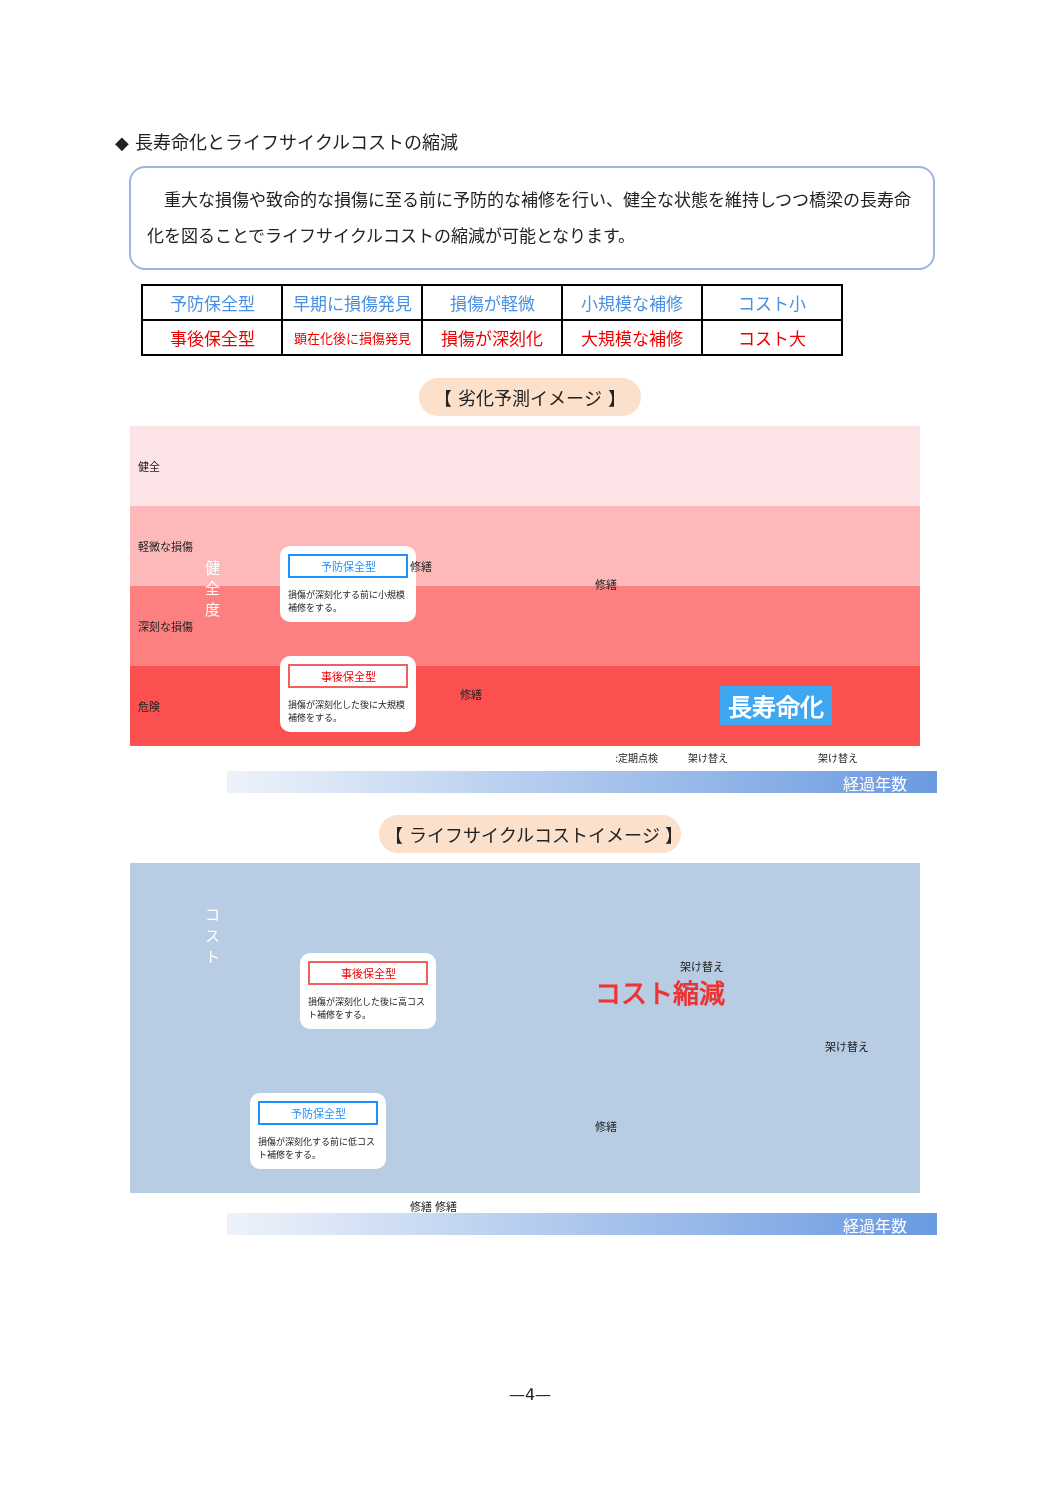◆ 長寿命化とライフサイクルコストの縮減
　重大な損傷や致命的な損傷に至る前に予防的な補修を行い、健全な状態を維持しつつ橋梁の長寿命化を図ることでライフサイクルコストの縮減が可能となります。
| 予防保全型 | 早期に損傷発見 | 損傷が軽微 | 小規模な補修 | コスト小 |
| 事後保全型 | 顕在化後に損傷発見 | 損傷が深刻化 | 大規模な補修 | コスト大 |
【 劣化予測イメージ 】
健全
軽微な損傷
深刻な損傷
危険
健 全 度
予防保全型
損傷が深刻化する前に小規模補修をする。
事後保全型
損傷が深刻化した後に大規模補修をする。
修繕
修繕
修繕 長寿命化
:定期点検　　　架け替え　　　　　　　　　架け替え
経過年数
【 ライフサイクルコストイメージ 】
コスト
事後保全型
損傷が深刻化した後に高コスト補修をする。
予防保全型
損傷が深刻化する前に低コスト補修をする。
架け替え
コスト縮減
架け替え
修繕
修繕 修繕
経過年数
—4—